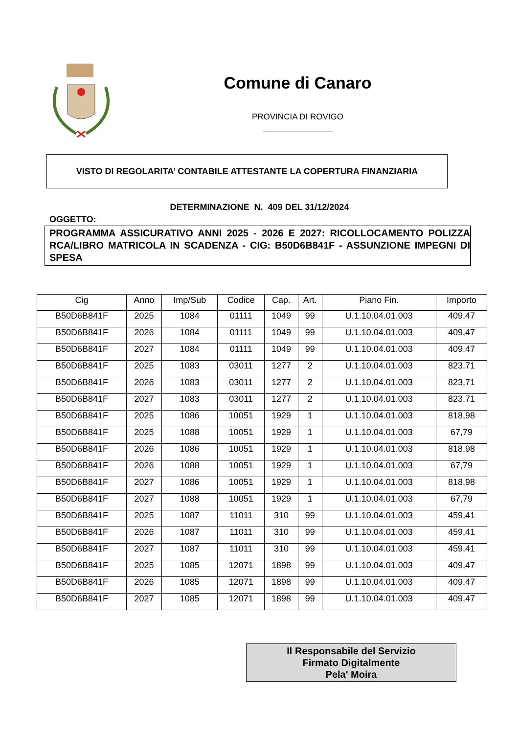Comune di Canaro
PROVINCIA DI ROVIGO
VISTO DI REGOLARITA’ CONTABILE ATTESTANTE LA COPERTURA FINANZIARIA
DETERMINAZIONE N. 409 DEL 31/12/2024
OGGETTO:
PROGRAMMA ASSICURATIVO ANNI 2025 - 2026 E 2027: RICOLLOCAMENTO POLIZZA RCA/LIBRO MATRICOLA IN SCADENZA - CIG: B50D6B841F - ASSUNZIONE IMPEGNI DI SPESA
| Cig | Anno | Imp/Sub | Codice | Cap. | Art. | Piano Fin. | Importo |
| --- | --- | --- | --- | --- | --- | --- | --- |
| B50D6B841F | 2025 | 1084 | 01111 | 1049 | 99 | U.1.10.04.01.003 | 409,47 |
| B50D6B841F | 2026 | 1084 | 01111 | 1049 | 99 | U.1.10.04.01.003 | 409,47 |
| B50D6B841F | 2027 | 1084 | 01111 | 1049 | 99 | U.1.10.04.01.003 | 409,47 |
| B50D6B841F | 2025 | 1083 | 03011 | 1277 | 2 | U.1.10.04.01.003 | 823,71 |
| B50D6B841F | 2026 | 1083 | 03011 | 1277 | 2 | U.1.10.04.01.003 | 823,71 |
| B50D6B841F | 2027 | 1083 | 03011 | 1277 | 2 | U.1.10.04.01.003 | 823,71 |
| B50D6B841F | 2025 | 1086 | 10051 | 1929 | 1 | U.1.10.04.01.003 | 818,98 |
| B50D6B841F | 2025 | 1088 | 10051 | 1929 | 1 | U.1.10.04.01.003 | 67,79 |
| B50D6B841F | 2026 | 1086 | 10051 | 1929 | 1 | U.1.10.04.01.003 | 818,98 |
| B50D6B841F | 2026 | 1088 | 10051 | 1929 | 1 | U.1.10.04.01.003 | 67,79 |
| B50D6B841F | 2027 | 1086 | 10051 | 1929 | 1 | U.1.10.04.01.003 | 818,98 |
| B50D6B841F | 2027 | 1088 | 10051 | 1929 | 1 | U.1.10.04.01.003 | 67,79 |
| B50D6B841F | 2025 | 1087 | 11011 | 310 | 99 | U.1.10.04.01.003 | 459,41 |
| B50D6B841F | 2026 | 1087 | 11011 | 310 | 99 | U.1.10.04.01.003 | 459,41 |
| B50D6B841F | 2027 | 1087 | 11011 | 310 | 99 | U.1.10.04.01.003 | 459,41 |
| B50D6B841F | 2025 | 1085 | 12071 | 1898 | 99 | U.1.10.04.01.003 | 409,47 |
| B50D6B841F | 2026 | 1085 | 12071 | 1898 | 99 | U.1.10.04.01.003 | 409,47 |
| B50D6B841F | 2027 | 1085 | 12071 | 1898 | 99 | U.1.10.04.01.003 | 409,47 |
Il Responsabile del Servizio
Firmato Digitalmente
Pela' Moira